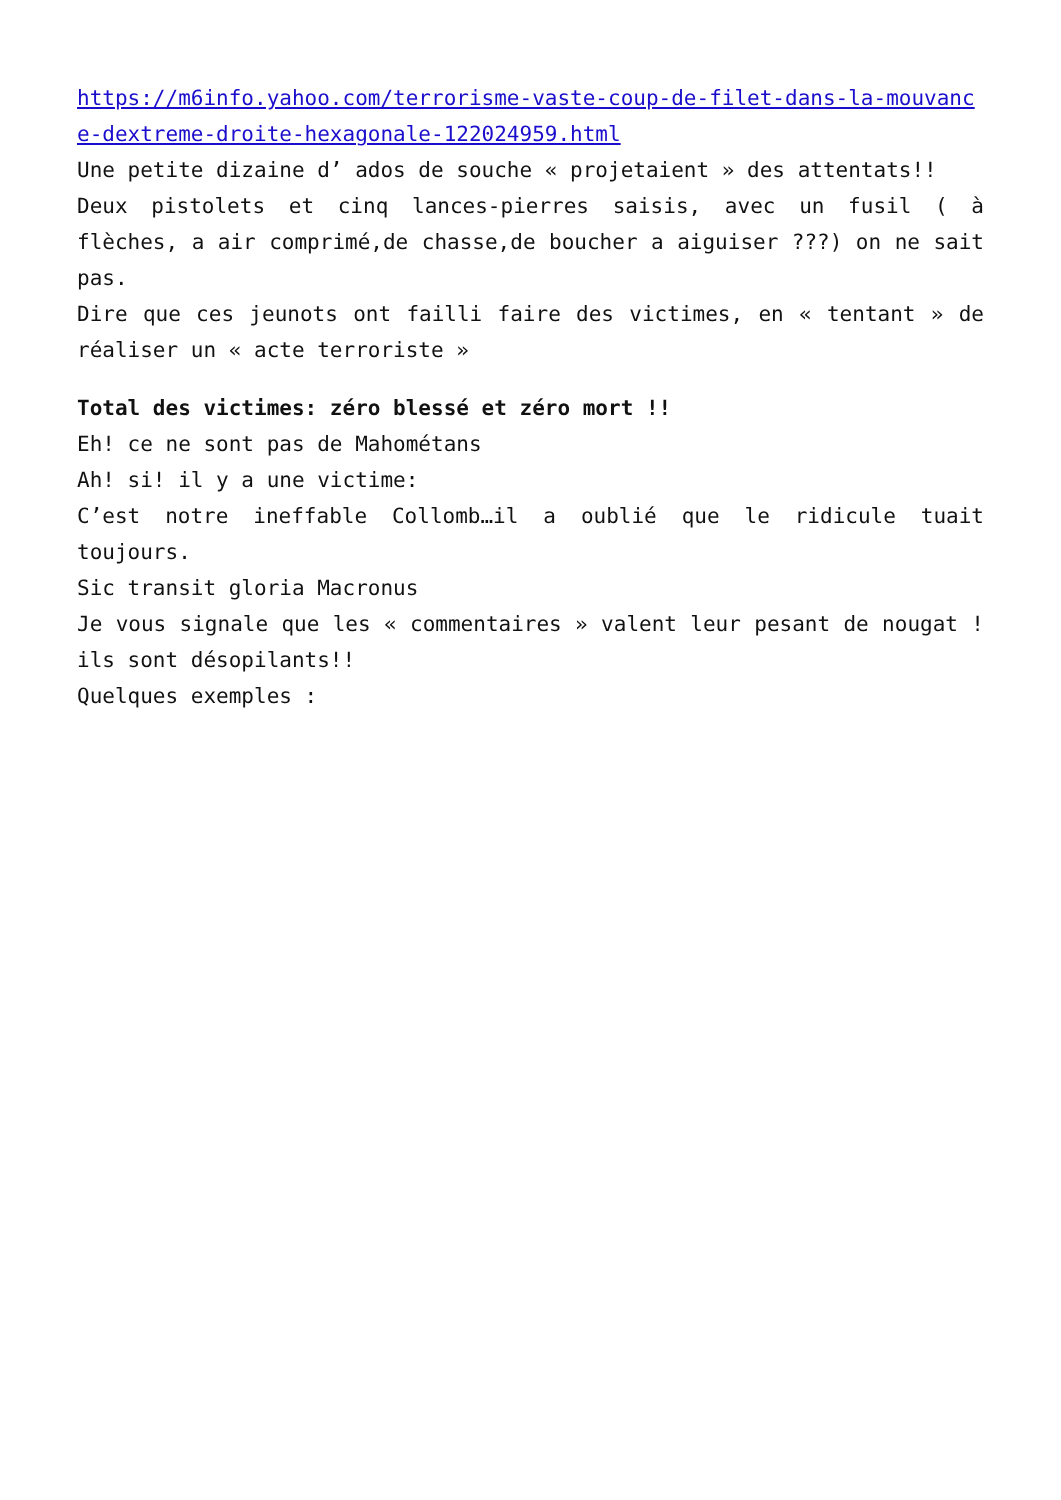https://m6info.yahoo.com/terrorisme-vaste-coup-de-filet-dans-la-mouvance-dextreme-droite-hexagonale-122024959.html
Une petite dizaine d’ ados de souche « projetaient » des attentats!!
Deux pistolets et cinq lances-pierres saisis, avec un fusil ( à flèches, a air comprimé,de chasse,de boucher a aiguiser ???) on ne sait pas.
Dire que ces jeunots ont failli faire des victimes, en « tentant » de réaliser un « acte terroriste »
Total des victimes: zéro blessé et zéro mort !!
Eh! ce ne sont pas de Mahométans
Ah! si! il y a une victime:
C’est notre ineffable Collomb…il a oublié que le ridicule tuait toujours.
Sic transit gloria Macronus
Je vous signale que les « commentaires » valent leur pesant de nougat ! ils sont désopilants!!
Quelques exemples :